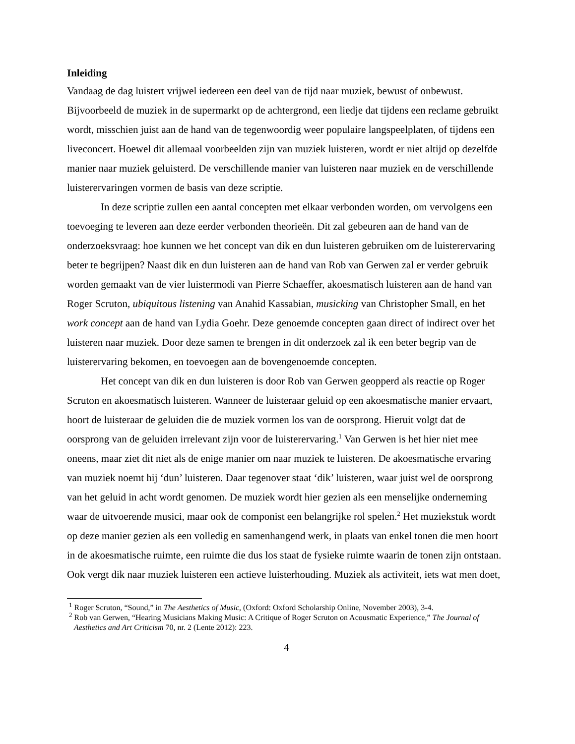Inleiding
Vandaag de dag luistert vrijwel iedereen een deel van de tijd naar muziek, bewust of onbewust. Bijvoorbeeld de muziek in de supermarkt op de achtergrond, een liedje dat tijdens een reclame gebruikt wordt, misschien juist aan de hand van de tegenwoordig weer populaire langspeelplaten, of tijdens een liveconcert. Hoewel dit allemaal voorbeelden zijn van muziek luisteren, wordt er niet altijd op dezelfde manier naar muziek geluisterd. De verschillende manier van luisteren naar muziek en de verschillende luisterervaringen vormen de basis van deze scriptie.
In deze scriptie zullen een aantal concepten met elkaar verbonden worden, om vervolgens een toevoeging te leveren aan deze eerder verbonden theorieën. Dit zal gebeuren aan de hand van de onderzoeksvraag: hoe kunnen we het concept van dik en dun luisteren gebruiken om de luisterervaring beter te begrijpen? Naast dik en dun luisteren aan de hand van Rob van Gerwen zal er verder gebruik worden gemaakt van de vier luistermodi van Pierre Schaeffer, akoesmatisch luisteren aan de hand van Roger Scruton, ubiquitous listening van Anahid Kassabian, musicking van Christopher Small, en het work concept aan de hand van Lydia Goehr. Deze genoemde concepten gaan direct of indirect over het luisteren naar muziek. Door deze samen te brengen in dit onderzoek zal ik een beter begrip van de luisterervaring bekomen, en toevoegen aan de bovengenoemde concepten.
Het concept van dik en dun luisteren is door Rob van Gerwen geopperd als reactie op Roger Scruton en akoesmatisch luisteren. Wanneer de luisteraar geluid op een akoesmatische manier ervaart, hoort de luisteraar de geluiden die de muziek vormen los van de oorsprong. Hieruit volgt dat de oorsprong van de geluiden irrelevant zijn voor de luisterervaring.<sup>1</sup> Van Gerwen is het hier niet mee oneens, maar ziet dit niet als de enige manier om naar muziek te luisteren. De akoesmatische ervaring van muziek noemt hij ‘dun’ luisteren. Daar tegenover staat ‘dik’ luisteren, waar juist wel de oorsprong van het geluid in acht wordt genomen. De muziek wordt hier gezien als een menselijke onderneming waar de uitvoerende musici, maar ook de componist een belangrijke rol spelen.<sup>2</sup> Het muziekstuk wordt op deze manier gezien als een volledig en samenhangend werk, in plaats van enkel tonen die men hoort in de akoesmatische ruimte, een ruimte die dus los staat de fysieke ruimte waarin de tonen zijn ontstaan. Ook vergt dik naar muziek luisteren een actieve luisterhouding. Muziek als activiteit, iets wat men doet,
<sup>1</sup> Roger Scruton, “Sound,” in The Aesthetics of Music, (Oxford: Oxford Scholarship Online, November 2003), 3-4.
<sup>2</sup> Rob van Gerwen, “Hearing Musicians Making Music: A Critique of Roger Scruton on Acousmatic Experience,” The Journal of Aesthetics and Art Criticism 70, nr. 2 (Lente 2012): 223.
4